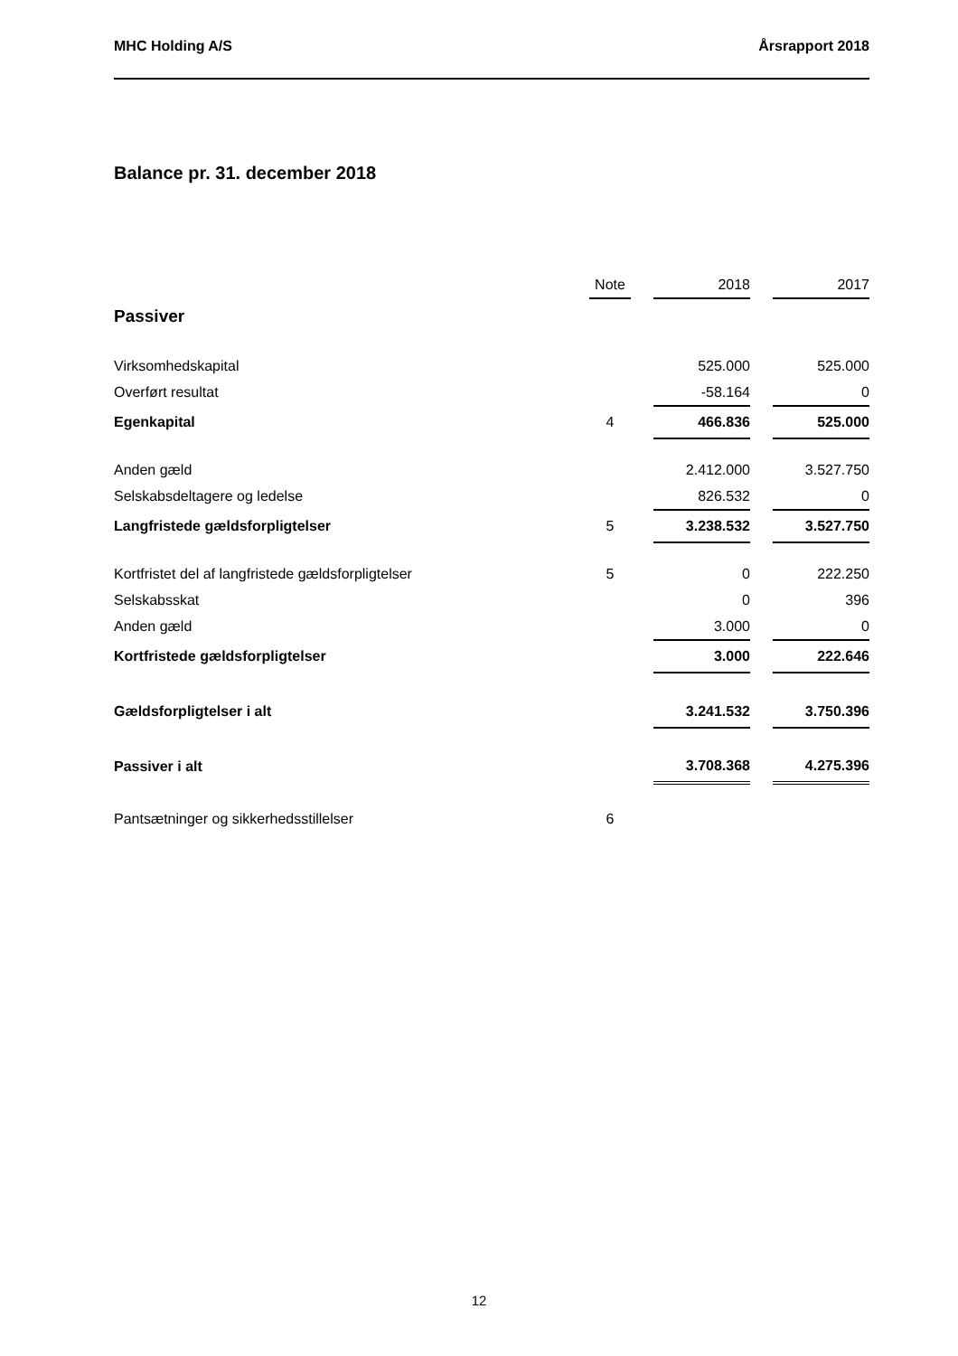MHC Holding A/S Årsrapport 2018
Balance pr. 31. december 2018
| | Note | | 2018 | | 2017 |
| --- | --- | --- | --- | --- | --- |
| Passiver | | | | | |
| Virksomhedskapital | | | 525.000 | | 525.000 |
| Overført resultat | | | -58.164 | | 0 |
| Egenkapital | 4 | | 466.836 | | 525.000 |
| Anden gæld | | | 2.412.000 | | 3.527.750 |
| Selskabsdeltagere og ledelse | | | 826.532 | | 0 |
| Langfristede gældsforpligtelser | 5 | | 3.238.532 | | 3.527.750 |
| Kortfristet del af langfristede gældsforpligtelser | 5 | | 0 | | 222.250 |
| Selskabsskat | | | 0 | | 396 |
| Anden gæld | | | 3.000 | | 0 |
| Kortfristede gældsforpligtelser | | | 3.000 | | 222.646 |
| Gældsforpligtelser i alt | | | 3.241.532 | | 3.750.396 |
| Passiver i alt | | | 3.708.368 | | 4.275.396 |
| Pantsætninger og sikkerhedsstillelser | 6 | | | | |
12